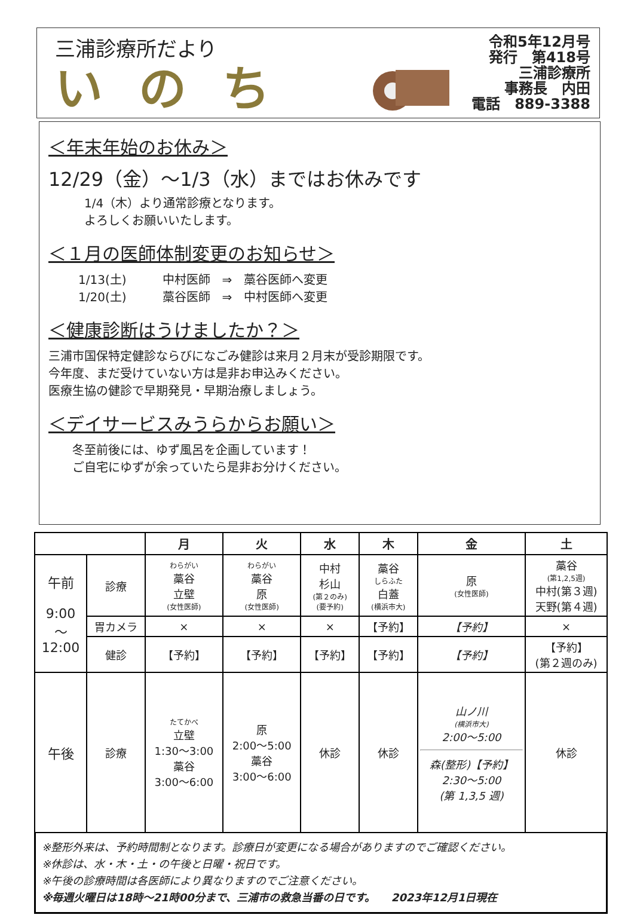三浦診療所だより
いのち
令和5年12月号
発行　第418号
三浦診療所
事務長　内田
電話　889-3388
＜年末年始のお休み＞
12/29（金）～1/3（水）まではお休みです
1/4（木）より通常診療となります。
よろしくお願いいたします。
＜１月の医師体制変更のお知らせ＞
1/13(土)　　　中村医師　⇒　藁谷医師へ変更
1/20(土)　　　藁谷医師　⇒　中村医師へ変更
＜健康診断はうけましたか？＞
三浦市国保特定健診ならびになごみ健診は来月２月末が受診期限です。
今年度、まだ受けていない方は是非お申込みください。
医療生協の健診で早期発見・早期治療しましょう。
＜デイサービスみうらからお願い＞
冬至前後には、ゆず風呂を企画しています！
ご自宅にゆずが余っていたら是非お分けください。
| | | 月 | 火 | 水 | 木 | 金 | 土 |
| --- | --- | --- | --- | --- | --- | --- | --- |
| 午前 9:00 ～ 12:00 | 診療 | わらがい 藁谷 立壁 (女性医師) | わらがい 藁谷 原 (女性医師) | 中村 杉山 (第２のみ) (要予約) | 藁谷 しらふた 白蓋 (横浜市大) | 原 (女性医師) | 藁谷 (第1,2,5週) 中村(第３週) 天野(第４週) |
| | 胃カメラ | × | × | × | 【予約】 | 【予約】 | × |
| | 健診 | 【予約】 | 【予約】 | 【予約】 | 【予約】 | 【予約】 | 【予約】 (第２週のみ) |
| 午後 | 診療 | たてかべ 立壁 1:30～3:00 藁谷 3:00～6:00 | 原 2:00～5:00 藁谷 3:00～6:00 | 休診 | 休診 | 山ノ川 (横浜市大) 2:00～5:00 森(整形)【予約】 2:30～5:00 (第 1,3,5 週) | 休診 |
※整形外来は、予約時間制となります。診療日が変更になる場合がありますのでご確認ください。
※休診は、水・木・土・の午後と日曜・祝日です。
※午後の診療時間は各医師により異なりますのでご注意ください。
※毎週火曜日は18時～21時00分まで、三浦市の救急当番の日です。　　2023年12月1日現在